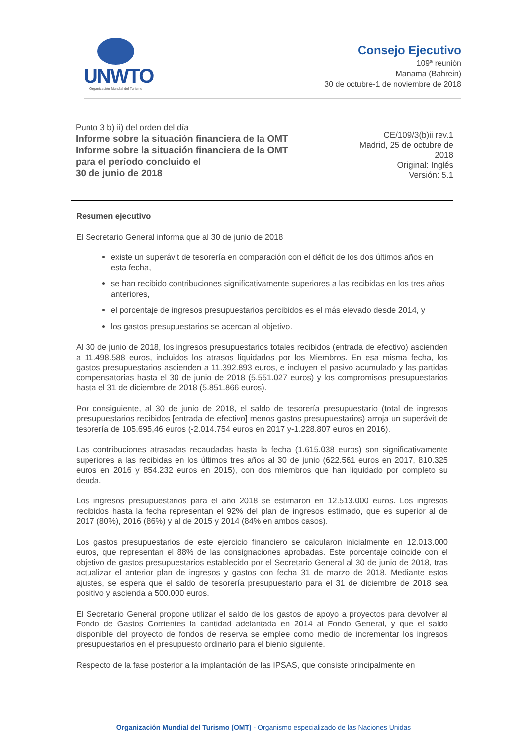UNWTO
Organización Mundial del Turismo
Consejo Ejecutivo
109ª reunión
Manama (Bahrein)
30 de octubre-1 de noviembre de 2018
Punto 3 b) ii) del orden del día
Informe sobre la situación financiera de la OMT
Informe sobre la situación financiera de la OMT
para el período concluido el
30 de junio de 2018
CE/109/3(b)ii rev.1
Madrid, 25 de octubre de 2018
Original: Inglés
Versión: 5.1
Resumen ejecutivo
El Secretario General informa que al 30 de junio de 2018
existe un superávit de tesorería en comparación con el déficit de los dos últimos años en esta fecha,
se han recibido contribuciones significativamente superiores a las recibidas en los tres años anteriores,
el porcentaje de ingresos presupuestarios percibidos es el más elevado desde 2014, y
los gastos presupuestarios se acercan al objetivo.
Al 30 de junio de 2018, los ingresos presupuestarios totales recibidos (entrada de efectivo) ascienden a 11.498.588 euros, incluidos los atrasos liquidados por los Miembros. En esa misma fecha, los gastos presupuestarios ascienden a 11.392.893 euros, e incluyen el pasivo acumulado y las partidas compensatorias hasta el 30 de junio de 2018 (5.551.027 euros) y los compromisos presupuestarios hasta el 31 de diciembre de 2018 (5.851.866 euros).
Por consiguiente, al 30 de junio de 2018, el saldo de tesorería presupuestario (total de ingresos presupuestarios recibidos [entrada de efectivo] menos gastos presupuestarios) arroja un superávit de tesorería de 105.695,46 euros (-2.014.754 euros en 2017 y-1.228.807 euros en 2016).
Las contribuciones atrasadas recaudadas hasta la fecha (1.615.038 euros) son significativamente superiores a las recibidas en los últimos tres años al 30 de junio (622.561 euros en 2017, 810.325 euros en 2016 y 854.232 euros en 2015), con dos miembros que han liquidado por completo su deuda.
Los ingresos presupuestarios para el año 2018 se estimaron en 12.513.000 euros. Los ingresos recibidos hasta la fecha representan el 92% del plan de ingresos estimado, que es superior al de 2017 (80%), 2016 (86%) y al de 2015 y 2014 (84% en ambos casos).
Los gastos presupuestarios de este ejercicio financiero se calcularon inicialmente en 12.013.000 euros, que representan el 88% de las consignaciones aprobadas. Este porcentaje coincide con el objetivo de gastos presupuestarios establecido por el Secretario General al 30 de junio de 2018, tras actualizar el anterior plan de ingresos y gastos con fecha 31 de marzo de 2018. Mediante estos ajustes, se espera que el saldo de tesorería presupuestario para el 31 de diciembre de 2018 sea positivo y ascienda a 500.000 euros.
El Secretario General propone utilizar el saldo de los gastos de apoyo a proyectos para devolver al Fondo de Gastos Corrientes la cantidad adelantada en 2014 al Fondo General, y que el saldo disponible del proyecto de fondos de reserva se emplee como medio de incrementar los ingresos presupuestarios en el presupuesto ordinario para el bienio siguiente.
Respecto de la fase posterior a la implantación de las IPSAS, que consiste principalmente en
Organización Mundial del Turismo (OMT) - Organismo especializado de las Naciones Unidas